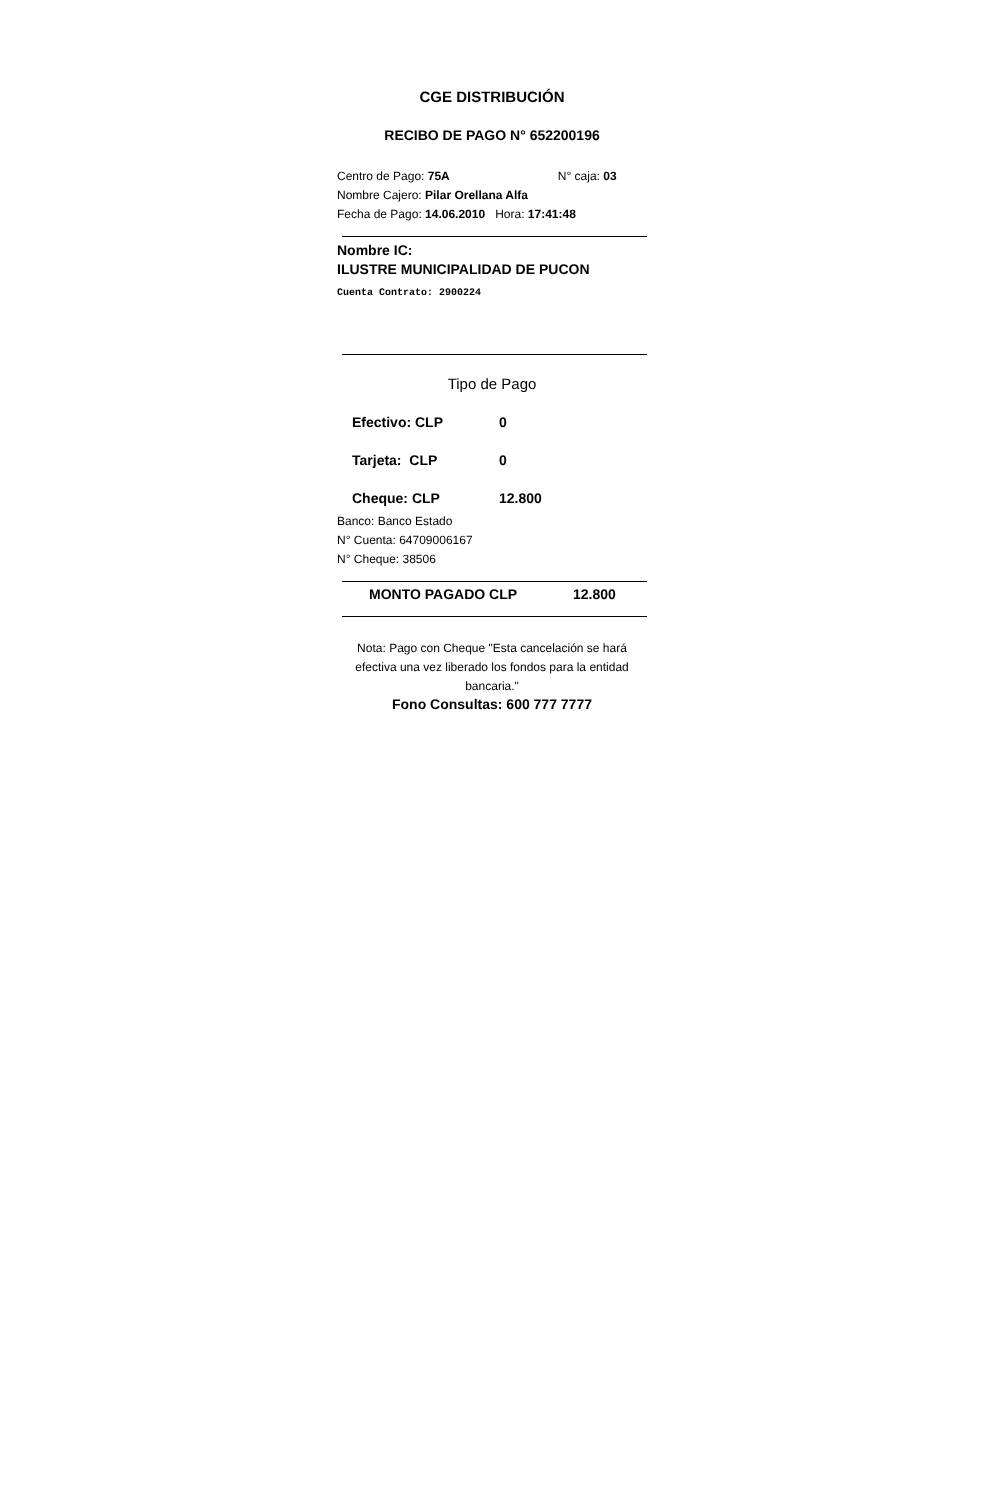CGE DISTRIBUCIÓN
RECIBO DE PAGO N° 652200196
Centro de Pago: 75A N° caja: 03
Nombre Cajero: Pilar Orellana Alfa
Fecha de Pago: 14.06.2010 Hora: 17:41:48
Nombre IC:
ILUSTRE MUNICIPALIDAD DE PUCON
Cuenta Contrato: 2900224
Tipo de Pago
Efectivo: CLP 0
Tarjeta: CLP 0
Cheque: CLP 12.800
Banco: Banco Estado
N° Cuenta: 64709006167
N° Cheque: 38506
MONTO PAGADO CLP 12.800
Nota: Pago con Cheque "Esta cancelación se hará efectiva una vez liberado los fondos para la entidad bancaria."
Fono Consultas: 600 777 7777